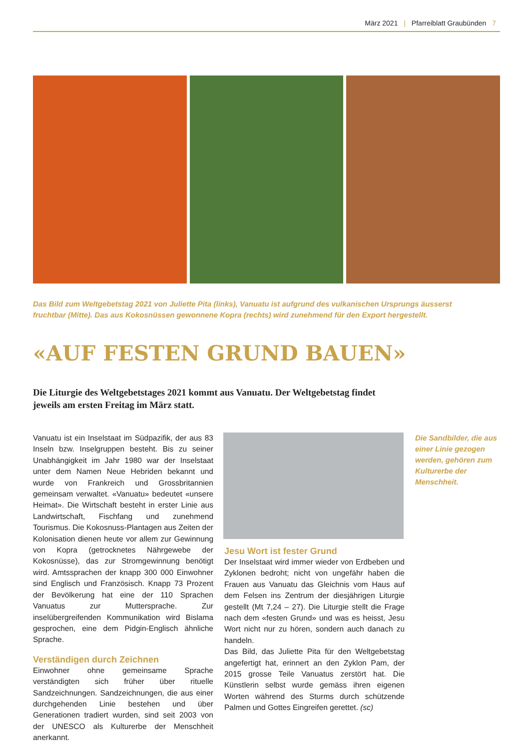März 2021 | Pfarreiblatt Graubünden 7
Das Bild zum Weltgebetstag 2021 von Juliette Pita (links), Vanuatu ist aufgrund des vulkanischen Ursprungs äusserst fruchtbar (Mitte). Das aus Kokosnüssen gewonnene Kopra (rechts) wird zunehmend für den Export hergestellt.
«AUF FESTEN GRUND BAUEN»
Die Liturgie des Weltgebetstages 2021 kommt aus Vanuatu. Der Weltgebetstag findet jeweils am ersten Freitag im März statt.
Vanuatu ist ein Inselstaat im Südpazifik, der aus 83 Inseln bzw. Inselgruppen besteht. Bis zu seiner Unabhängigkeit im Jahr 1980 war der Inselstaat unter dem Namen Neue Hebriden bekannt und wurde von Frankreich und Grossbritannien gemeinsam verwaltet. «Vanuatu» bedeutet «unsere Heimat». Die Wirtschaft besteht in erster Linie aus Landwirtschaft, Fischfang und zunehmend Tourismus. Die Kokosnuss-Plantagen aus Zeiten der Kolonisation dienen heute vor allem zur Gewinnung von Kopra (getrocknetes Nährgewebe der Kokosnüsse), das zur Stromgewinnung benötigt wird. Amtssprachen der knapp 300 000 Einwohner sind Englisch und Französisch. Knapp 73 Prozent der Bevölkerung hat eine der 110 Sprachen Vanuatus zur Muttersprache. Zur inselübergreifenden Kommunikation wird Bislama gesprochen, eine dem Pidgin-Englisch ähnliche Sprache.
Verständigen durch Zeichnen
Einwohner ohne gemeinsame Sprache verständigten sich früher über rituelle Sandzeichnungen. Sandzeichnungen, die aus einer durchgehenden Linie bestehen und über Generationen tradiert wurden, sind seit 2003 von der UNESCO als Kulturerbe der Menschheit anerkannt.
Jesu Wort ist fester Grund
Der Inselstaat wird immer wieder von Erdbeben und Zyklonen bedroht; nicht von ungefähr haben die Frauen aus Vanuatu das Gleichnis vom Haus auf dem Felsen ins Zentrum der diesjährigen Liturgie gestellt (Mt 7,24 – 27). Die Liturgie stellt die Frage nach dem «festen Grund» und was es heisst, Jesu Wort nicht nur zu hören, sondern auch danach zu handeln.
Das Bild, das Juliette Pita für den Weltgebetstag angefertigt hat, erinnert an den Zyklon Pam, der 2015 grosse Teile Vanuatus zerstört hat. Die Künstlerin selbst wurde gemäss ihren eigenen Worten während des Sturms durch schützende Palmen und Gottes Eingreifen gerettet. (sc)
Die Sandbilder, die aus einer Linie gezogen werden, gehören zum Kulturerbe der Menschheit.